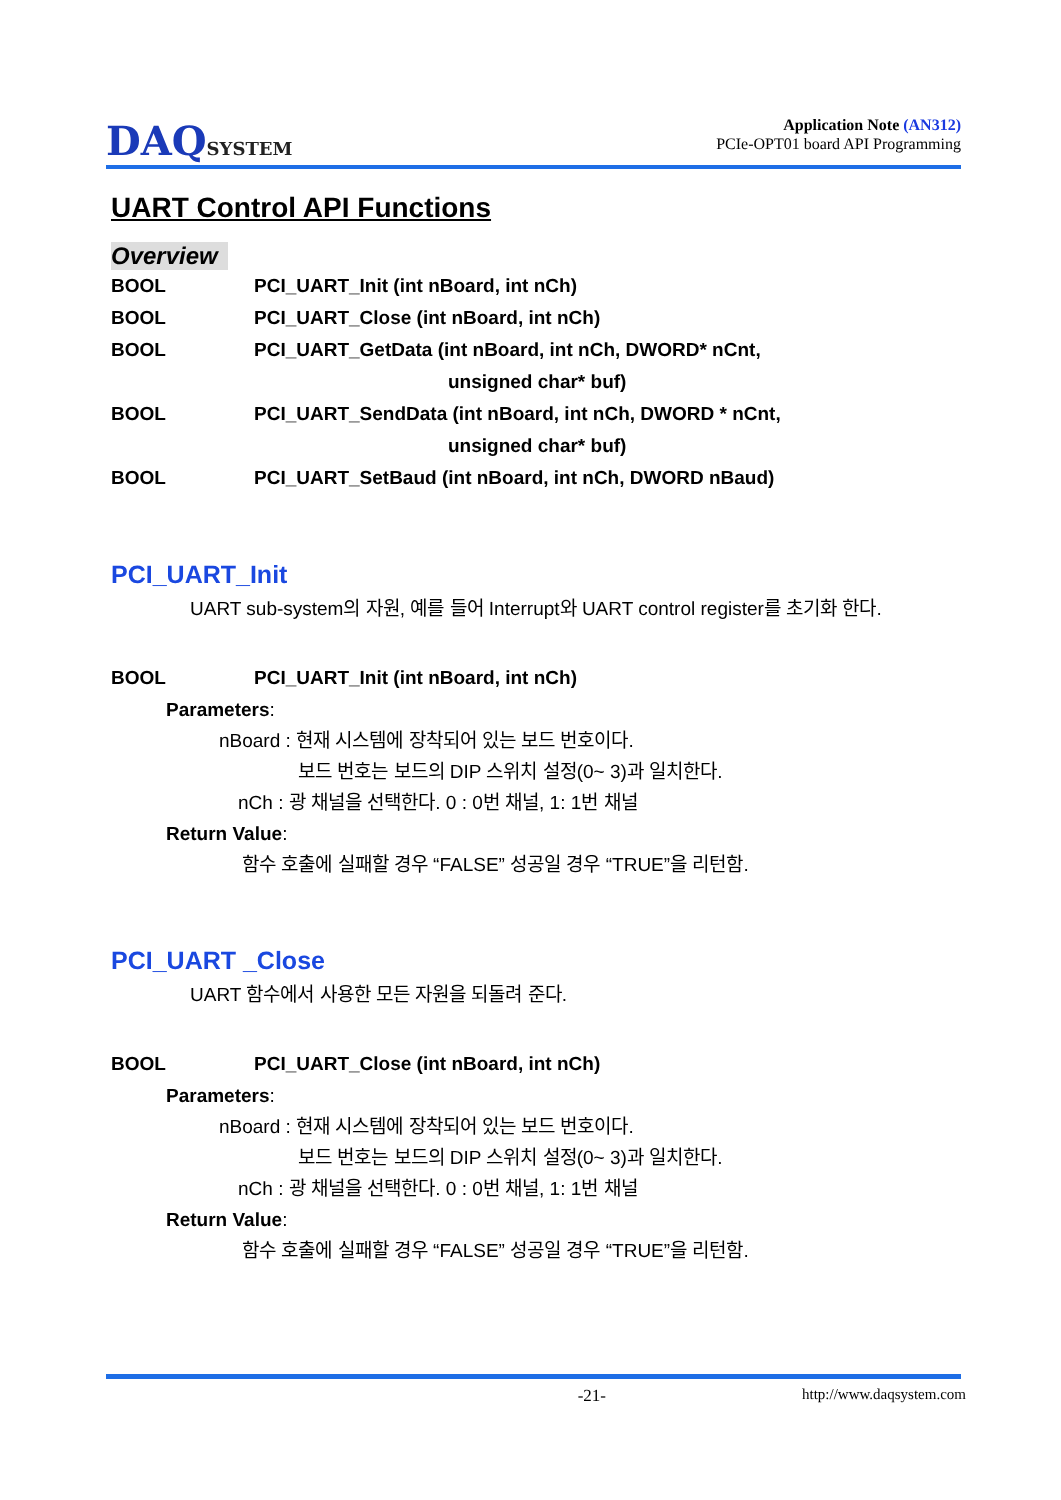DAQSYSTEM
Application Note (AN312)
PCIe-OPT01 board API Programming
UART Control API Functions
Overview
BOOL
PCI_UART_Init (int nBoard, int nCh)
BOOL
PCI_UART_Close (int nBoard, int nCh)
BOOL
PCI_UART_GetData (int nBoard, int nCh, DWORD* nCnt,
unsigned char* buf)
BOOL
PCI_UART_SendData (int nBoard, int nCh, DWORD * nCnt,
unsigned char* buf)
BOOL
PCI_UART_SetBaud (int nBoard, int nCh, DWORD nBaud)
PCI_UART_Init
UART sub-system의 자원, 예를 들어 Interrupt와 UART control register를 초기화 한다.
BOOL
PCI_UART_Init (int nBoard, int nCh)
Parameters:
nBoard : 현재 시스템에 장착되어 있는 보드 번호이다.
보드 번호는 보드의 DIP 스위치 설정(0~ 3)과 일치한다.
nCh : 광 채널을 선택한다. 0 : 0번 채널, 1: 1번 채널
Return Value:
함수 호출에 실패할 경우 “FALSE” 성공일 경우 “TRUE”을 리턴함.
PCI_UART _Close
UART 함수에서 사용한 모든 자원을 되돌려 준다.
BOOL
PCI_UART_Close (int nBoard, int nCh)
Parameters:
nBoard : 현재 시스템에 장착되어 있는 보드 번호이다.
보드 번호는 보드의 DIP 스위치 설정(0~ 3)과 일치한다.
nCh : 광 채널을 선택한다. 0 : 0번 채널, 1: 1번 채널
Return Value:
함수 호출에 실패할 경우 “FALSE” 성공일 경우 “TRUE”을 리턴함.
-21- http://www.daqsystem.com